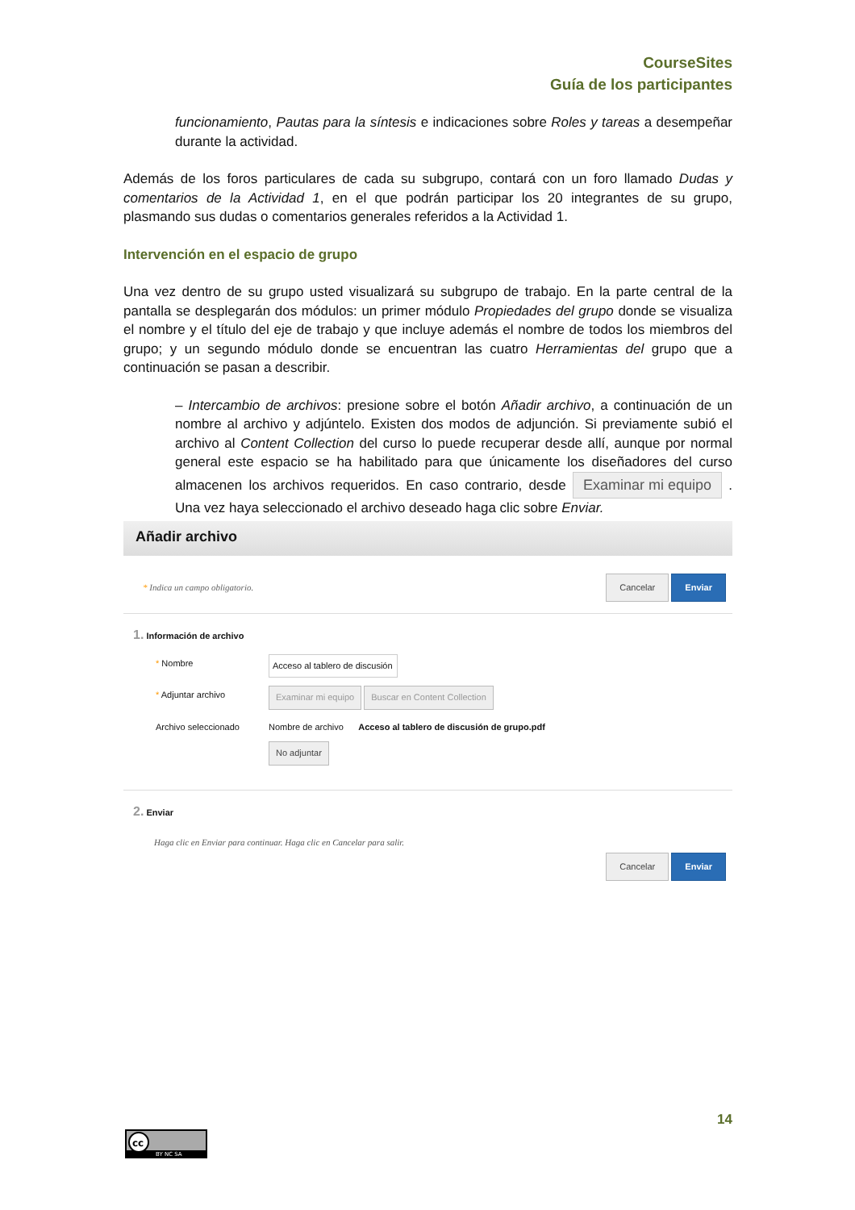CourseSites
Guía de los participantes
funcionamiento, Pautas para la síntesis e indicaciones sobre Roles y tareas a desempeñar durante la actividad.
Además de los foros particulares de cada su subgrupo, contará con un foro llamado Dudas y comentarios de la Actividad 1, en el que podrán participar los 20 integrantes de su grupo, plasmando sus dudas o comentarios generales referidos a la Actividad 1.
Intervención en el espacio de grupo
Una vez dentro de su grupo usted visualizará su subgrupo de trabajo. En la parte central de la pantalla se desplegarán dos módulos: un primer módulo Propiedades del grupo donde se visualiza el nombre y el título del eje de trabajo y que incluye además el nombre de todos los miembros del grupo; y un segundo módulo donde se encuentran las cuatro Herramientas del grupo que a continuación se pasan a describir.
– Intercambio de archivos: presione sobre el botón Añadir archivo, a continuación de un nombre al archivo y adjúntelo. Existen dos modos de adjunción. Si previamente subió el archivo al Content Collection del curso lo puede recuperar desde allí, aunque por normal general este espacio se ha habilitado para que únicamente los diseñadores del curso almacenen los archivos requeridos. En caso contrario, desde Examinar mi equipo . Una vez haya seleccionado el archivo deseado haga clic sobre Enviar.
Añadir archivo
* Indica un campo obligatorio. Cancelar Enviar
1. Información de archivo
* Nombre Acceso al tablero de discusión
* Adjuntar archivo Examinar mi equipo Buscar en Content Collection
Archivo seleccionado Nombre de archivo Acceso al tablero de discusión de grupo.pdf
No adjuntar
2. Enviar
Haga clic en Enviar para continuar. Haga clic en Cancelar para salir.
Cancelar Enviar
14
cc
BY NC SA